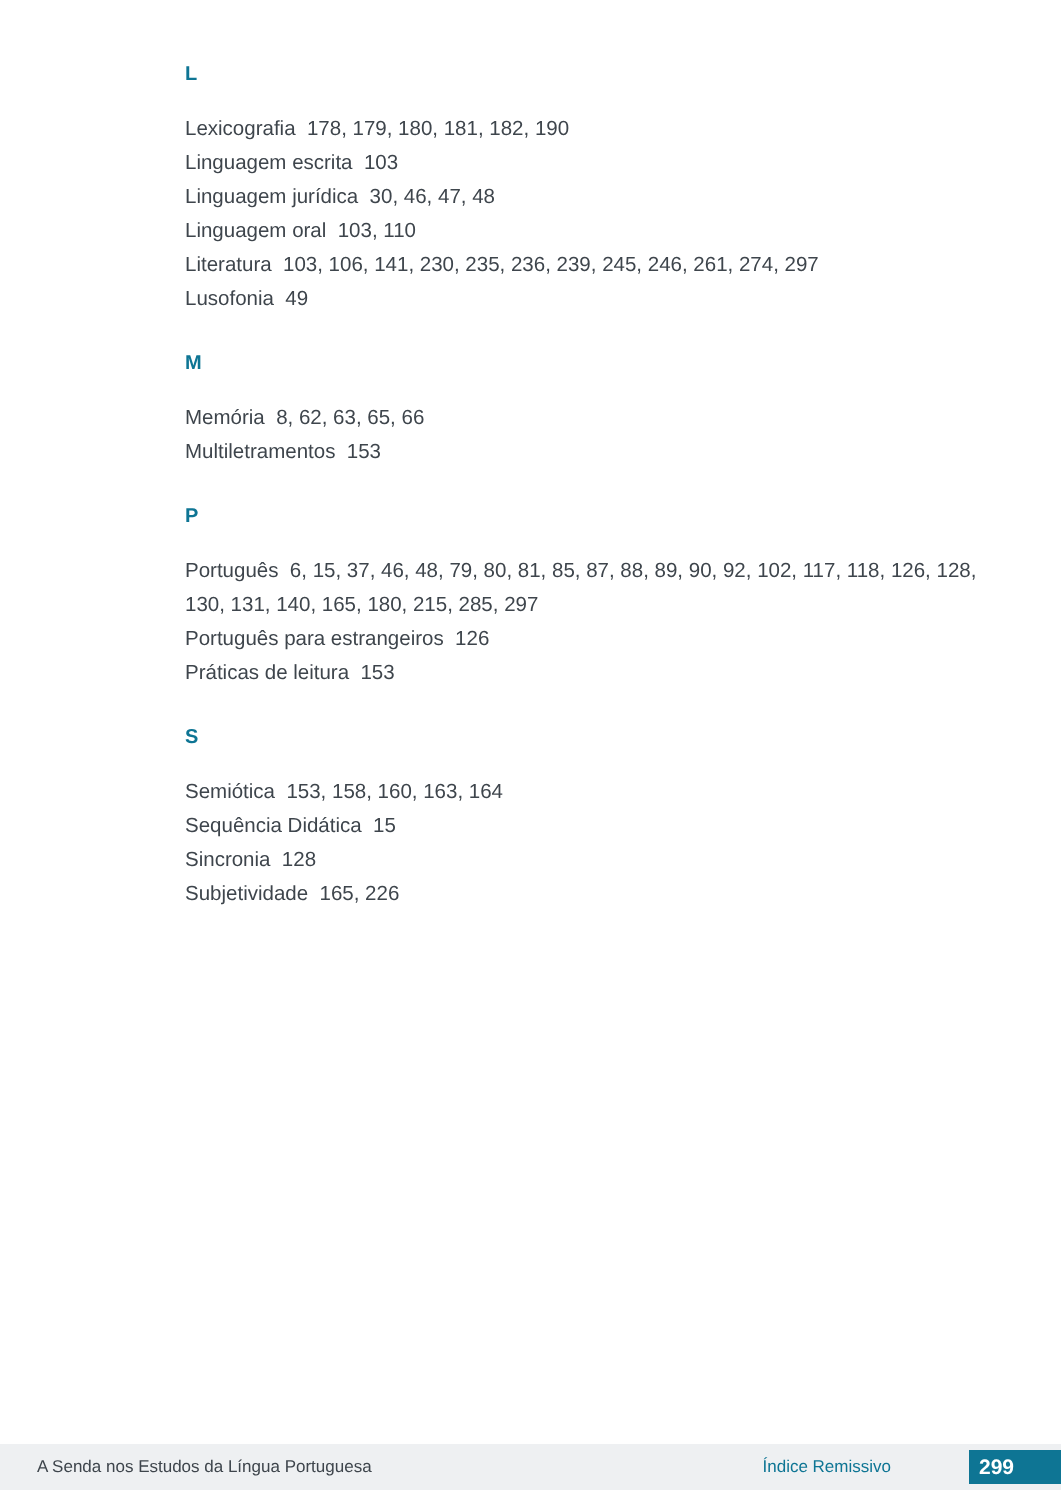L
Lexicografia 178, 179, 180, 181, 182, 190
Linguagem escrita 103
Linguagem jurídica 30, 46, 47, 48
Linguagem oral 103, 110
Literatura 103, 106, 141, 230, 235, 236, 239, 245, 246, 261, 274, 297
Lusofonia 49
M
Memória 8, 62, 63, 65, 66
Multiletramentos 153
P
Português 6, 15, 37, 46, 48, 79, 80, 81, 85, 87, 88, 89, 90, 92, 102, 117, 118, 126, 128, 130, 131, 140, 165, 180, 215, 285, 297
Português para estrangeiros 126
Práticas de leitura 153
S
Semiótica 153, 158, 160, 163, 164
Sequência Didática 15
Sincronia 128
Subjetividade 165, 226
A Senda nos Estudos da Língua Portuguesa Índice Remissivo 299